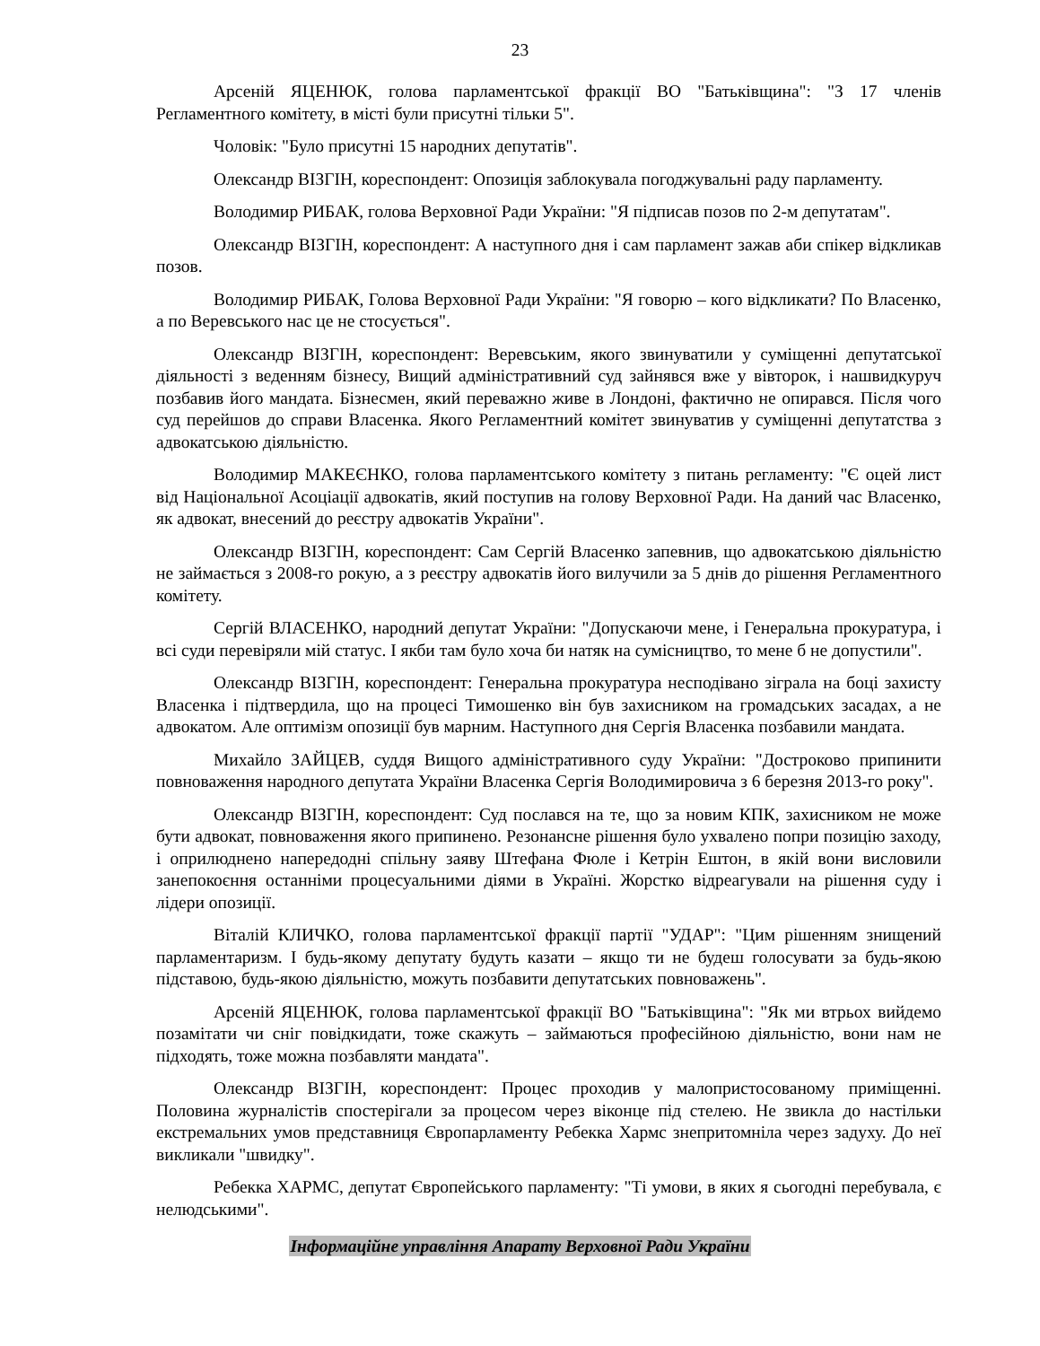23
Арсеній ЯЦЕНЮК, голова парламентської фракції ВО "Батьківщина": "З 17 членів Регламентного комітету, в місті були присутні тільки 5".
Чоловік: "Було присутні 15 народних депутатів".
Олександр ВІЗГІН, кореспондент: Опозиція заблокувала погоджувальні раду парламенту.
Володимир РИБАК, голова Верховної Ради України: "Я підписав позов по 2-м депутатам".
Олександр ВІЗГІН, кореспондент: А наступного дня і сам парламент зажав аби спікер відкликав позов.
Володимир РИБАК, Голова Верховної Ради України: "Я говорю – кого відкликати? По Власенко, а по Веревського нас це не стосується".
Олександр ВІЗГІН, кореспондент: Веревським, якого звинуватили у суміщенні депутатської діяльності з веденням бізнесу, Вищий адміністративний суд зайнявся вже у вівторок, і нашвидкуруч позбавив його мандата. Бізнесмен, який переважно живе в Лондоні, фактично не опирався. Після чого суд перейшов до справи Власенка. Якого Регламентний комітет звинуватив у суміщенні депутатства з адвокатською діяльністю.
Володимир МАКЕЄНКО, голова парламентського комітету з питань регламенту: "Є оцей лист від Національної Асоціації адвокатів, який поступив на голову Верховної Ради. На даний час Власенко, як адвокат, внесений до реєстру адвокатів України".
Олександр ВІЗГІН, кореспондент: Сам Сергій Власенко запевнив, що адвокатською діяльністю не займається з 2008-го рокую, а з реєстру адвокатів його вилучили за 5 днів до рішення Регламентного комітету.
Сергій ВЛАСЕНКО, народний депутат України: "Допускаючи мене, і Генеральна прокуратура, і всі суди перевіряли мій статус. І якби там було хоча би натяк на сумісництво, то мене б не допустили".
Олександр ВІЗГІН, кореспондент: Генеральна прокуратура несподівано зіграла на боці захисту Власенка і підтвердила, що на процесі Тимошенко він був захисником на громадських засадах, а не адвокатом. Але оптимізм опозиції був марним. Наступного дня Сергія Власенка позбавили мандата.
Михайло ЗАЙЦЕВ, суддя Вищого адміністративного суду України: "Достроково припинити повноваження народного депутата України Власенка Сергія Володимировича з 6 березня 2013-го року".
Олександр ВІЗГІН, кореспондент: Суд послався на те, що за новим КПК, захисником не може бути адвокат, повноваження якого припинено. Резонансне рішення було ухвалено попри позицію заходу, і оприлюднено напередодні спільну заяву Штефана Фюле і Кетрін Ештон, в якій вони висловили занепокоєння останніми процесуальними діями в Україні. Жорстко відреагували на рішення суду і лідери опозиції.
Віталій КЛИЧКО, голова парламентської фракції партії "УДАР": "Цим рішенням знищений парламентаризм. І будь-якому депутату будуть казати – якщо ти не будеш голосувати за будь-якою підставою, будь-якою діяльністю, можуть позбавити депутатських повноважень".
Арсеній ЯЦЕНЮК, голова парламентської фракції ВО "Батьківщина": "Як ми втрьох вийдемо позамітати чи сніг повідкидати, тоже скажуть – займаються професійною діяльністю, вони нам не підходять, тоже можна позбавляти мандата".
Олександр ВІЗГІН, кореспондент: Процес проходив у малопристосованому приміщенні. Половина журналістів спостерігали за процесом через віконце під стелею. Не звикла до настільки екстремальних умов представниця Європарламенту Ребекка Хармс знепритомніла через задуху. До неї викликали "швидку".
Ребекка ХАРМС, депутат Європейського парламенту: "Ті умови, в яких я сьогодні перебувала, є нелюдськими".
Інформаційне управління Апарату Верховної Ради України